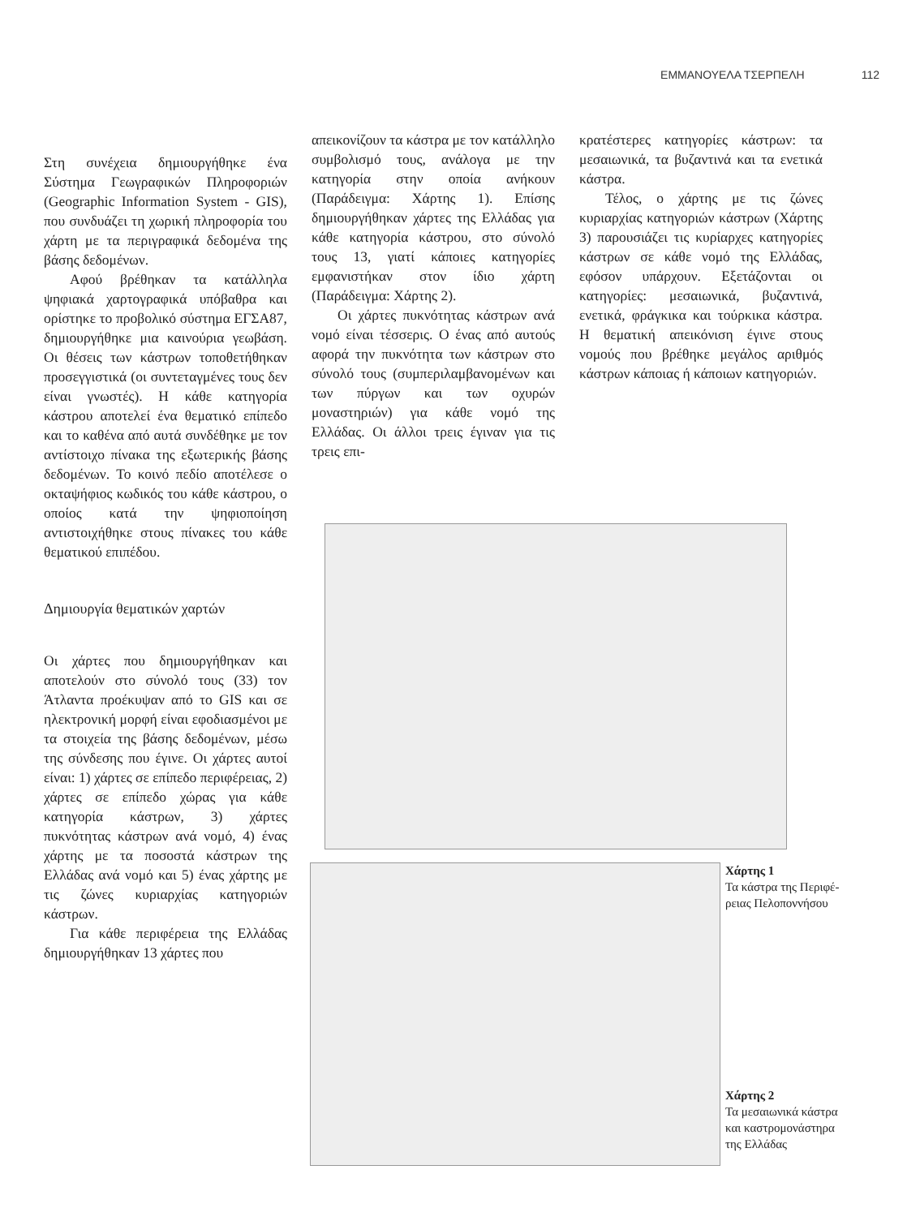ΕΜΜΑΝΟΥΕΛΑ ΤΣΕΡΠΕΛΗ 112
Στη συνέχεια δημιουργήθηκε ένα Σύστημα Γεωγραφικών Πληροφοριών (Geographic Information System - GIS), που συνδυάζει τη χωρική πληροφορία του χάρτη με τα περιγραφικά δεδομένα της βάσης δεδομένων.
Αφού βρέθηκαν τα κατάλληλα ψηφιακά χαρτογραφικά υπόβαθρα και ορίστηκε το προβολικό σύστημα ΕΓΣΑ87, δημιουργήθηκε μια καινούρια γεωβάση. Οι θέσεις των κάστρων τοποθετήθηκαν προσεγγιστικά (οι συντεταγμένες τους δεν είναι γνωστές). Η κάθε κατηγορία κάστρου αποτελεί ένα θεματικό επίπεδο και το καθένα από αυτά συνδέθηκε με τον αντίστοιχο πίνακα της εξωτερικής βάσης δεδομένων. Το κοινό πεδίο αποτέλεσε ο οκταψήφιος κωδικός του κάθε κάστρου, ο οποίος κατά την ψηφιοποίηση αντιστοιχήθηκε στους πίνακες του κάθε θεματικού επιπέδου.
Δημιουργία θεματικών χαρτών
Οι χάρτες που δημιουργήθηκαν και αποτελούν στο σύνολό τους (33) τον Άτλαντα προέκυψαν από το GIS και σε ηλεκτρονική μορφή είναι εφοδιασμένοι με τα στοιχεία της βάσης δεδομένων, μέσω της σύνδεσης που έγινε. Οι χάρτες αυτοί είναι: 1) χάρτες σε επίπεδο περιφέρειας, 2) χάρτες σε επίπεδο χώρας για κάθε κατηγορία κάστρων, 3) χάρτες πυκνότητας κάστρων ανά νομό, 4) ένας χάρτης με τα ποσοστά κάστρων της Ελλάδας ανά νομό και 5) ένας χάρτης με τις ζώνες κυριαρχίας κατηγοριών κάστρων.
Για κάθε περιφέρεια της Ελλάδας δημιουργήθηκαν 13 χάρτες που
απεικονίζουν τα κάστρα με τον κατάλληλο συμβολισμό τους, ανάλογα με την κατηγορία στην οποία ανήκουν (Παράδειγμα: Χάρτης 1). Επίσης δημιουργήθηκαν χάρτες της Ελλάδας για κάθε κατηγορία κάστρου, στο σύνολό τους 13, γιατί κάποιες κατηγορίες εμφανιστήκαν στον ίδιο χάρτη (Παράδειγμα: Χάρτης 2).
Οι χάρτες πυκνότητας κάστρων ανά νομό είναι τέσσερις. Ο ένας από αυτούς αφορά την πυκνότητα των κάστρων στο σύνολό τους (συμπεριλαμβανομένων και των πύργων και των οχυρών μοναστηριών) για κάθε νομό της Ελλάδας. Οι άλλοι τρεις έγιναν για τις τρεις επι-
κρατέστερες κατηγορίες κάστρων: τα μεσαιωνικά, τα βυζαντινά και τα ενετικά κάστρα.
Τέλος, ο χάρτης με τις ζώνες κυριαρχίας κατηγοριών κάστρων (Χάρτης 3) παρουσιάζει τις κυρίαρχες κατηγορίες κάστρων σε κάθε νομό της Ελλάδας, εφόσον υπάρχουν. Εξετάζονται οι κατηγορίες: μεσαιωνικά, βυζαντινά, ενετικά, φράγκικα και τούρκικα κάστρα. Η θεματική απεικόνιση έγινε στους νομούς που βρέθηκε μεγάλος αριθμός κάστρων κάποιας ή κάποιων κατηγοριών.
Χάρτης 1
Τα κάστρα της Περιφέ-
ρειας Πελοποννήσου
Χάρτης 2
Τα μεσαιωνικά κάστρα
και καστρομονάστηρα
της Ελλάδας